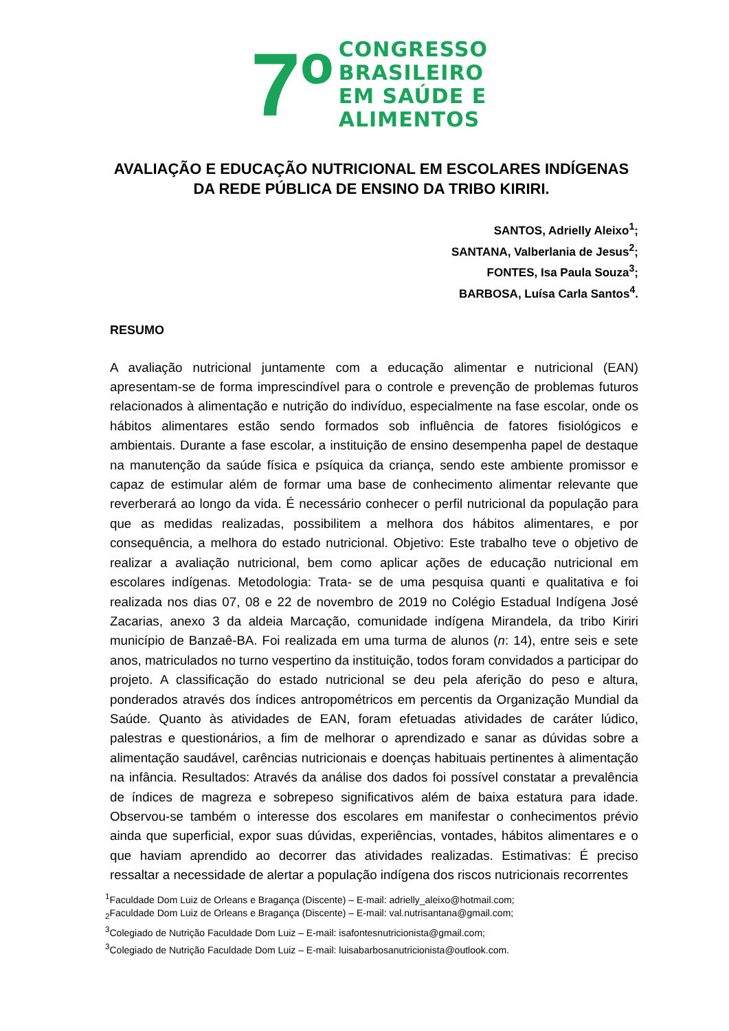7º
CONGRESSO
BRASILEIRO
EM SAÚDE E
ALIMENTOS
AVALIAÇÃO E EDUCAÇÃO NUTRICIONAL EM ESCOLARES INDÍGENAS DA REDE PÚBLICA DE ENSINO DA TRIBO KIRIRI.
SANTOS, Adrielly Aleixo<sup>1</sup>;
SANTANA, Valberlania de Jesus<sup>2</sup>;
FONTES, Isa Paula Souza<sup>3</sup>;
BARBOSA, Luísa Carla Santos<sup>4</sup>.
RESUMO
A avaliação nutricional juntamente com a educação alimentar e nutricional (EAN) apresentam-se de forma imprescindível para o controle e prevenção de problemas futuros relacionados à alimentação e nutrição do indivíduo, especialmente na fase escolar, onde os hábitos alimentares estão sendo formados sob influência de fatores fisiológicos e ambientais. Durante a fase escolar, a instituição de ensino desempenha papel de destaque na manutenção da saúde física e psíquica da criança, sendo este ambiente promissor e capaz de estimular além de formar uma base de conhecimento alimentar relevante que reverberará ao longo da vida. É necessário conhecer o perfil nutricional da população para que as medidas realizadas, possibilitem a melhora dos hábitos alimentares, e por consequência, a melhora do estado nutricional. Objetivo: Este trabalho teve o objetivo de realizar a avaliação nutricional, bem como aplicar ações de educação nutricional em escolares indígenas. Metodologia: Trata- se de uma pesquisa quanti e qualitativa e foi realizada nos dias 07, 08 e 22 de novembro de 2019 no Colégio Estadual Indígena José Zacarias, anexo 3 da aldeia Marcação, comunidade indígena Mirandela, da tribo Kiriri município de Banzaê-BA. Foi realizada em uma turma de alunos (n: 14), entre seis e sete anos, matriculados no turno vespertino da instituição, todos foram convidados a participar do projeto. A classificação do estado nutricional se deu pela aferição do peso e altura, ponderados através dos índices antropométricos em percentis da Organização Mundial da Saúde. Quanto às atividades de EAN, foram efetuadas atividades de caráter lúdico, palestras e questionários, a fim de melhorar o aprendizado e sanar as dúvidas sobre a alimentação saudável, carências nutricionais e doenças habituais pertinentes à alimentação na infância. Resultados: Através da análise dos dados foi possível constatar a prevalência de índices de magreza e sobrepeso significativos além de baixa estatura para idade. Observou-se também o interesse dos escolares em manifestar o conhecimentos prévio ainda que superficial, expor suas dúvidas, experiências, vontades, hábitos alimentares e o que haviam aprendido ao decorrer das atividades realizadas. Estimativas: É preciso ressaltar a necessidade de alertar a população indígena dos riscos nutricionais recorrentes
<sup>1</sup> Faculdade Dom Luiz de Orleans e Bragança (Discente) – E-mail: adrielly_aleixo@hotmail.com;
<sub>2</sub>Faculdade Dom Luiz de Orleans e Bragança (Discente) – E-mail: val.nutrisantana@gmail.com;
<sup>3</sup> Colegiado de Nutrição Faculdade Dom Luiz – E-mail: isafontesnutricionista@gmail.com;
<sup>3</sup> Colegiado de Nutrição Faculdade Dom Luiz – E-mail: luisabarbosanutricionista@outlook.com.